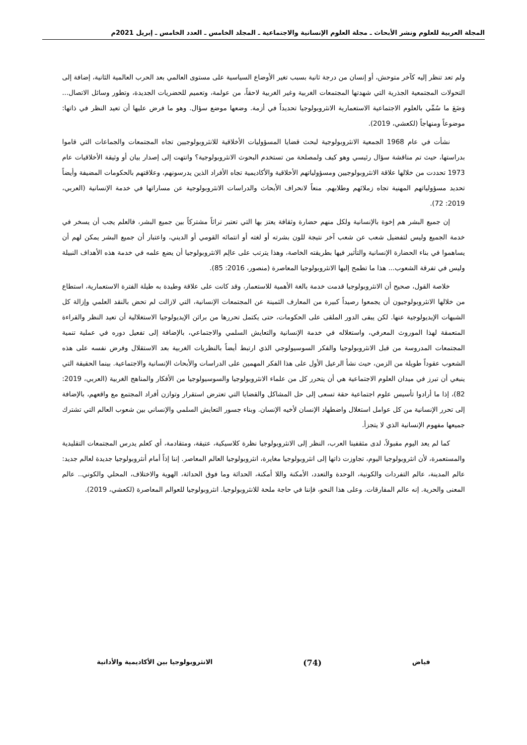المجلة العربية للعلوم ونشر الأبحاث ـ مجلة العلوم الإنسانية والاجتماعية ـ المجلد الخامس ـ العدد الخامس ـ إبريل 2021م
ولم تعد تنظر إليه كآخر متوحش، أو إنسان من درجة ثانية بسبب تغير الأوضاع السياسية على مستوى العالمي بعد الحرب العالمية الثانية، إضافة إلى التحولات المجتمعية الجذرية التي شهدتها المجتمعات الغربية وغير الغربية لاحقاً، من عولمة، وتعميم للحضريات الجديدة، وتطور وسائل الاتصال... وَضَعَ ما سُمِّي بالعلوم الاجتماعية الاستعمارية الانثروبولوجيا تحديداً في أزمة. وضعها موضع سؤال. وهو ما فرض عليها أن تعيد النظر في ذاتها: موضوعاً ومنهاجاً (لكعشي، 2019).
نشأت في عام 1968 الجمعية الانثروبولوجية لبحث قضايا المسؤوليات الأخلاقية للانثروبولوجيين تجاه المجتمعات والجماعات التي قاموا بدراستها، حيث تم مناقشة سؤال رئيسي وهو كيف ولمصلحة من تستخدم البحوث الانثروبولوجية؟ وانتهت إلى إصدار بيان أو وثيقة الأخلاقيات عام 1973 تحددت من خلالها علاقة الانثروبولوجيين ومسؤولياتهم الأخلاقية والأكاديمية تجاه الأفراد الذين يدرسونهم، وعلاقتهم بالحكومات المضيفة وأيضاً تحديد مسؤولياتهم المهنية تجاه زملائهم وطلابهم. منعاً لانحراف الأبحاث والدراسات الانثروبولوجية عن مساراتها في خدمة الإنسانية (العربي، 2019: 72).
إن جميع البشر هم إخوة بالإنسانية ولكل منهم حضارة وثقافة يعتز بها التي تعتبر تراثاً مشتركاً بين جميع البشر، فالعلم يجب أن يسخر في خدمة الجميع وليس لتفضيل شعب عن شعب آخر نتيجة للون بشرته أو لغته أو انتمائه القومي أو الديني، واعتبار أن جميع البشر يمكن لهم أن يساهموا في بناء الحضارة الإنسانية والتأثير فيها بطريقته الخاصة، وهذا يترتب على عالِم الانثروبولوجيا أن يضع علمه في خدمة هذه الأهداف النبيلة وليس في تفرقة الشعوب... هذا ما تطمح إليها الانثروبولوجيا المعاصرة (منصور، 2016: 85).
خلاصة القول، صحيح أن الانثروبولوجيا قدمت خدمة بالغة الأهمية للاستعمار، وقد كانت على علاقة وطيدة به طيلة الفترة الاستعمارية، استطاع من خلالها الانثروبولوجيون أن يجمعوا رصيداً كبيرة من المعارف الثمينة عن المجتمعات الإنسانية، التي لازالت لم تحض بالنقد العلمي وإزالة كل الشبهات الإيديولوجية عنها. لكن يبقى الدور الملقى على الحكومات، حتى يكتمل تحررها من براثن الإيديولوجيا الاستغلالية أن تعيد النظر والقراءة المتعمقة لهذا الموروث المعرفي، واستغلاله في خدمة الإنسانية والتعايش السلمي والاجتماعي، بالإضافة إلى تفعيل دوره في عملية تنمية المجتمعات المدروسة من قبل الانثروبولوجيا والفكر السوسيولوجي الذي ارتبط أيضاً بالنظريات الغربية بعد الاستقلال وفرض نفسه على هذه الشعوب عقوداً طويلة من الزمن، حيث نشأ الرعيل الأول على هذا الفكر المهمين على الدراسات والأبحاث الإنسانية والاجتماعية. بينما الحقيقة التي ينبغي أن تبرز في ميدان العلوم الاجتماعية هي أن يتحرر كل من علماء الانثروبولوجيا والسوسيولوجيا من الأفكار والمناهج الغربية (العربي، 2019: 82)، إذا ما أرادوا تأسيس علوم اجتماعية حقة تسعى إلى حل المشاكل والقضايا التي تعترض استقرار وتوازن أفراد المجتمع مع واقعهم، بالإضافة إلى تحرر الإنسانية من كل عوامل استغلال واضطهاد الإنسان لأخيه الإنسان. وبناء جسور التعايش السلمي والإنساني بين شعوب العالم التي تشترك جميعها مفهوم الإنسانية الذي لا يتجزأ.
كما لم يعد اليوم مقبولاً، لدى مثقفينا العرب، النظر إلى الانثروبولوجيا نظرة كلاسيكية، عتيقة، ومتقادمة، أي كعلم يدرس المجتمعات التقليدية والمستعمرة، لأن انثروبولوجيا اليوم، تجاوزت ذاتها إلى انثروبولوجيا مغايرة، انثروبولوجيا العالم المعاصر. إننا إذاً أمام أنثروبولوجيا جديدة لعالم جديد: عالم المدينة، عالم التفردات والكونية، الوحدة والتعدد، الأمكنة واللا أمكنة، الحداثة وما فوق الحداثة، الهوية والاختلاف، المحلي والكوني.. عالم المعنى والحرية. إنه عالم المفارقات. وعلى هذا النحو، فإننا في حاجة ملحة للانثروبولوجيا. انثروبولوجيا للعوالم المعاصرة (لكعشي، 2019).
فياض (74) الانثروبولوجيا بين الأكاديمية والأداتية